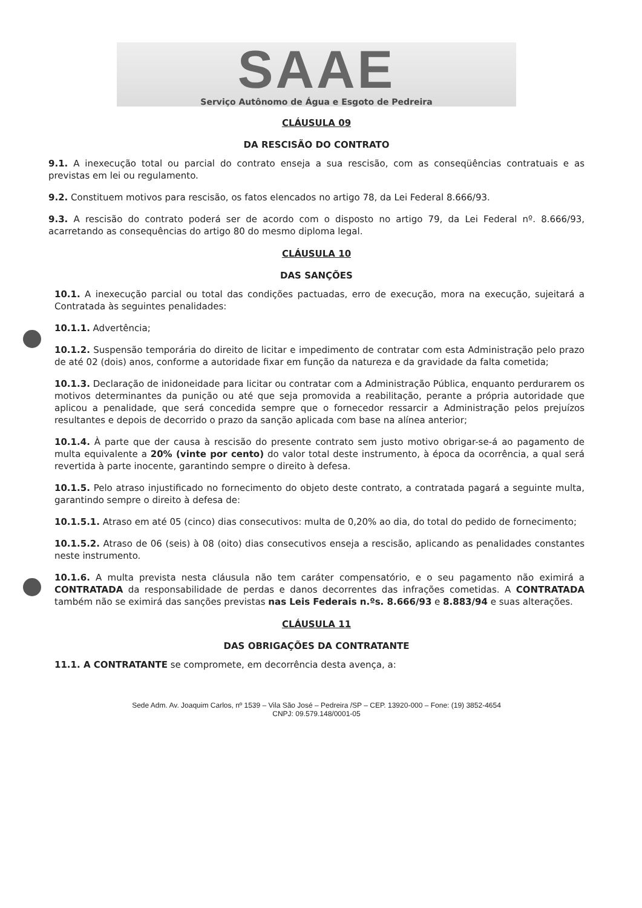SAAE
Serviço Autônomo de Água e Esgoto de Pedreira
CLÁUSULA 09
DA RESCISÃO DO CONTRATO
9.1. A inexecução total ou parcial do contrato enseja a sua rescisão, com as conseqüências contratuais e as previstas em lei ou regulamento.
9.2. Constituem motivos para rescisão, os fatos elencados no artigo 78, da Lei Federal 8.666/93.
9.3. A rescisão do contrato poderá ser de acordo com o disposto no artigo 79, da Lei Federal nº. 8.666/93, acarretando as consequências do artigo 80 do mesmo diploma legal.
CLÁUSULA 10
DAS SANÇÕES
10.1. A inexecução parcial ou total das condições pactuadas, erro de execução, mora na execução, sujeitará a Contratada às seguintes penalidades:
10.1.1. Advertência;
10.1.2. Suspensão temporária do direito de licitar e impedimento de contratar com esta Administração pelo prazo de até 02 (dois) anos, conforme a autoridade fixar em função da natureza e da gravidade da falta cometida;
10.1.3. Declaração de inidoneidade para licitar ou contratar com a Administração Pública, enquanto perdurarem os motivos determinantes da punição ou até que seja promovida a reabilitação, perante a própria autoridade que aplicou a penalidade, que será concedida sempre que o fornecedor ressarcir a Administração pelos prejuízos resultantes e depois de decorrido o prazo da sanção aplicada com base na alínea anterior;
10.1.4. À parte que der causa à rescisão do presente contrato sem justo motivo obrigar-se-á ao pagamento de multa equivalente a 20% (vinte por cento) do valor total deste instrumento, à época da ocorrência, a qual será revertida à parte inocente, garantindo sempre o direito à defesa.
10.1.5. Pelo atraso injustificado no fornecimento do objeto deste contrato, a contratada pagará a seguinte multa, garantindo sempre o direito à defesa de:
10.1.5.1. Atraso em até 05 (cinco) dias consecutivos: multa de 0,20% ao dia, do total do pedido de fornecimento;
10.1.5.2. Atraso de 06 (seis) à 08 (oito) dias consecutivos enseja a rescisão, aplicando as penalidades constantes neste instrumento.
10.1.6. A multa prevista nesta cláusula não tem caráter compensatório, e o seu pagamento não eximirá a CONTRATADA da responsabilidade de perdas e danos decorrentes das infrações cometidas. A CONTRATADA também não se eximirá das sanções previstas nas Leis Federais n.ºs. 8.666/93 e 8.883/94 e suas alterações.
CLÁUSULA 11
DAS OBRIGAÇÕES DA CONTRATANTE
11.1. A CONTRATANTE se compromete, em decorrência desta avença, a:
Sede Adm. Av. Joaquim Carlos, nº 1539 – Vila São José – Pedreira /SP – CEP. 13920-000 – Fone: (19) 3852-4654
CNPJ: 09.579.148/0001-05